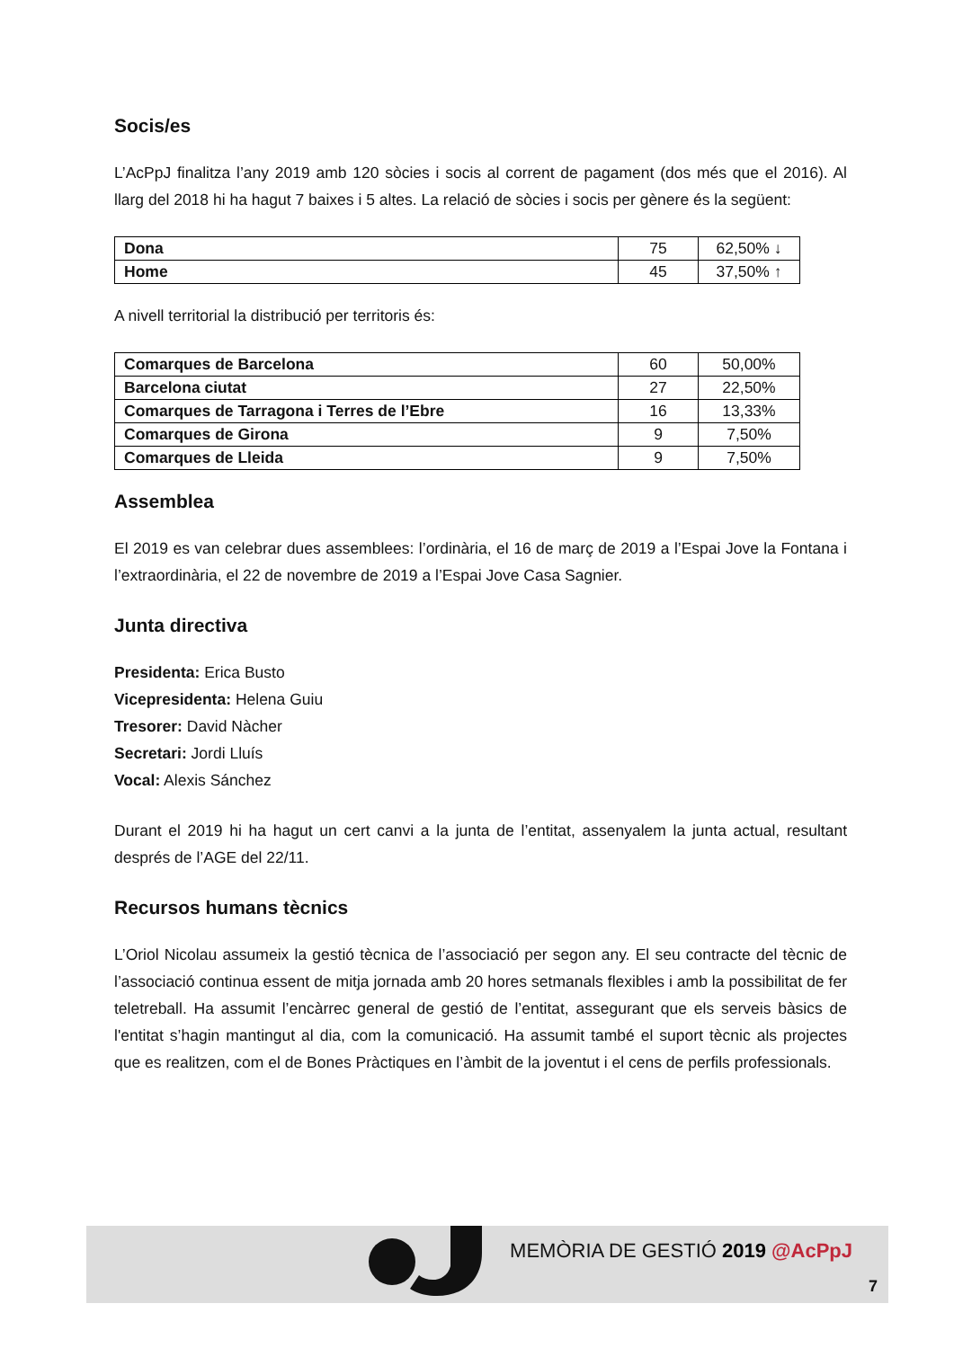Socis/es
L’AcPpJ finalitza l’any 2019 amb 120 sòcies i socis al corrent de pagament (dos més que el 2016). Al llarg del 2018 hi ha hagut 7 baixes i 5 altes. La relació de sòcies i socis per gènere és la següent:
| Dona | 75 | 62,50% ↓ |
| Home | 45 | 37,50% ↑ |
A nivell territorial la distribució per territoris és:
| Comarques de Barcelona | 60 | 50,00% |
| Barcelona ciutat | 27 | 22,50% |
| Comarques de Tarragona i Terres de l’Ebre | 16 | 13,33% |
| Comarques de Girona | 9 | 7,50% |
| Comarques de Lleida | 9 | 7,50% |
Assemblea
El 2019 es van celebrar dues assemblees: l’ordinària, el 16 de març de 2019 a l’Espai Jove la Fontana i l’extraordinària, el 22 de novembre de 2019 a l’Espai Jove Casa Sagnier.
Junta directiva
Presidenta: Erica Busto
Vicepresidenta: Helena Guiu
Tresorer: David Nàcher
Secretari: Jordi Lluís
Vocal: Alexis Sánchez
Durant el 2019 hi ha hagut un cert canvi a la junta de l’entitat, assenyalem la junta actual, resultant després de l’AGE del 22/11.
Recursos humans tècnics
L’Oriol Nicolau assumeix la gestió tècnica de l’associació per segon any. El seu contracte del tècnic de l’associació continua essent de mitja jornada amb 20 hores setmanals flexibles i amb la possibilitat de fer teletreball. Ha assumit l’encàrrec general de gestió de l’entitat, assegurant que els serveis bàsics de l'entitat s’hagin mantingut al dia, com la comunicació. Ha assumit també el suport tècnic als projectes que es realitzen, com el de Bones Pràctiques en l’àmbit de la joventut i el cens de perfils professionals.
MEMÒRIA DE GESTIÓ 2019 @AcPpJ
7